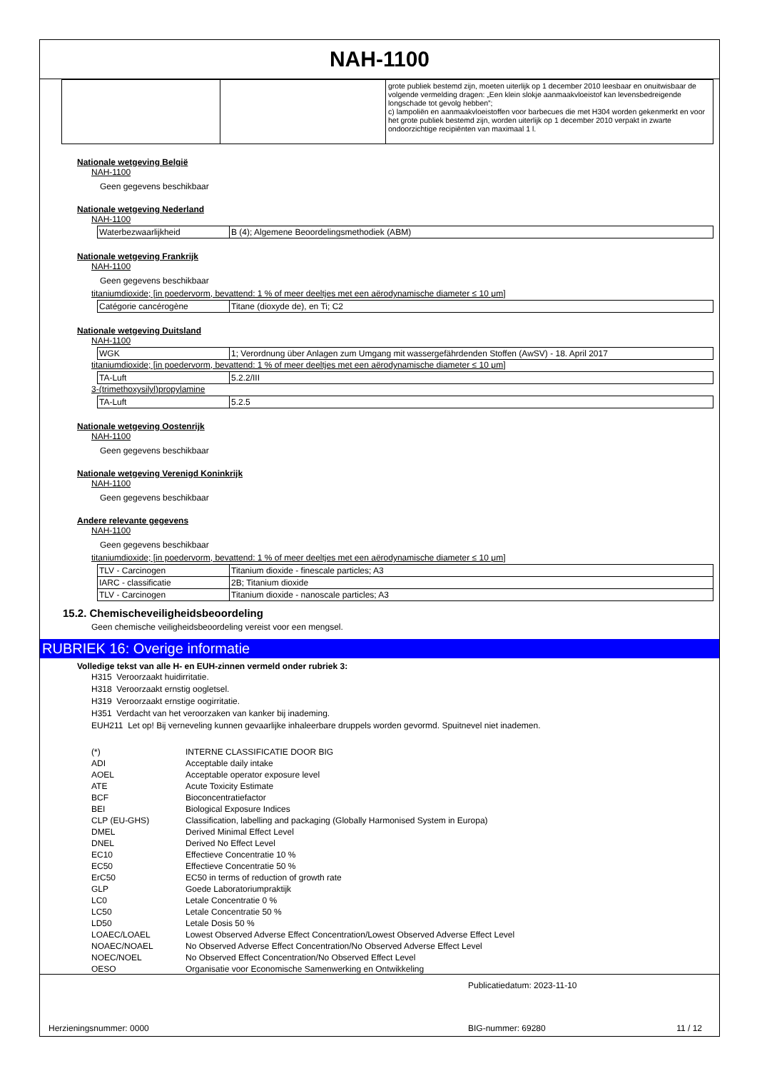NAH-1100
| | | grote publiek bestemd zijn, moeten uiterlijk op 1 december 2010 leesbaar en onuitwisbaar de volgende vermelding dragen: „Een klein slokje aanmaakvloeistof kan levensbedreigende longschade tot gevolg hebben”; c) lampoliën en aanmaakvloeistoffen voor barbecues die met H304 worden gekenmerkt en voor het grote publiek bestemd zijn, worden uiterlijk op 1 december 2010 verpakt in zwarte ondoorzichtige recipiënten van maximaal 1 l. |
Nationale wetgeving België
NAH-1100
Geen gegevens beschikbaar
Nationale wetgeving Nederland
NAH-1100
| Waterbezwaarlijkheid | B (4); Algemene Beoordelingsmethodiek (ABM) |
Nationale wetgeving Frankrijk
NAH-1100
Geen gegevens beschikbaar
titaniumdioxide; [in poedervorm, bevattend: 1 % of meer deeltjes met een aërodynamische diameter ≤ 10 μm]
| Catégorie cancérogène | Titane (dioxyde de), en Ti; C2 |
Nationale wetgeving Duitsland
NAH-1100
| WGK | 1; Verordnung über Anlagen zum Umgang mit wassergefährdenden Stoffen (AwSV) - 18. April 2017 |
titaniumdioxide; [in poedervorm, bevattend: 1 % of meer deeltjes met een aërodynamische diameter ≤ 10 μm]
| TA-Luft | 5.2.2/III |
3-(trimethoxysilyl)propylamine
| TA-Luft | 5.2.5 |
Nationale wetgeving Oostenrijk
NAH-1100
Geen gegevens beschikbaar
Nationale wetgeving Verenigd Koninkrijk
NAH-1100
Geen gegevens beschikbaar
Andere relevante gegevens
NAH-1100
Geen gegevens beschikbaar
titaniumdioxide; [in poedervorm, bevattend: 1 % of meer deeltjes met een aërodynamische diameter ≤ 10 μm]
| TLV - Carcinogen | Titanium dioxide - finescale particles; A3 |
| IARC - classificatie | 2B; Titanium dioxide |
| TLV - Carcinogen | Titanium dioxide - nanoscale particles; A3 |
15.2. Chemischeveiligheidsbeoordeling
Geen chemische veiligheidsbeoordeling vereist voor een mengsel.
RUBRIEK 16: Overige informatie
Volledige tekst van alle H- en EUH-zinnen vermeld onder rubriek 3:
H315 Veroorzaakt huidirritatie.
H318 Veroorzaakt ernstig oogletsel.
H319 Veroorzaakt ernstige oogirritatie.
H351 Verdacht van het veroorzaken van kanker bij inademing.
EUH211 Let op! Bij verneveling kunnen gevaarlijke inhaleerbare druppels worden gevormd. Spuitnevel niet inademen.
| (*) | INTERNE CLASSIFICATIE DOOR BIG |
| ADI | Acceptable daily intake |
| AOEL | Acceptable operator exposure level |
| ATE | Acute Toxicity Estimate |
| BCF | Bioconcentratiefactor |
| BEI | Biological Exposure Indices |
| CLP (EU-GHS) | Classification, labelling and packaging (Globally Harmonised System in Europa) |
| DMEL | Derived Minimal Effect Level |
| DNEL | Derived No Effect Level |
| EC10 | Effectieve Concentratie 10 % |
| EC50 | Effectieve Concentratie 50 % |
| ErC50 | EC50 in terms of reduction of growth rate |
| GLP | Goede Laboratoriumpraktijk |
| LC0 | Letale Concentratie 0 % |
| LC50 | Letale Concentratie 50 % |
| LD50 | Letale Dosis 50 % |
| LOAEC/LOAEL | Lowest Observed Adverse Effect Concentration/Lowest Observed Adverse Effect Level |
| NOAEC/NOAEL | No Observed Adverse Effect Concentration/No Observed Adverse Effect Level |
| NOEC/NOEL | No Observed Effect Concentration/No Observed Effect Level |
| OESO | Organisatie voor Economische Samenwerking en Ontwikkeling |
Publicatiedatum: 2023-11-10
Herzieningsnummer: 0000 BIG-nummer: 69280 11 / 12